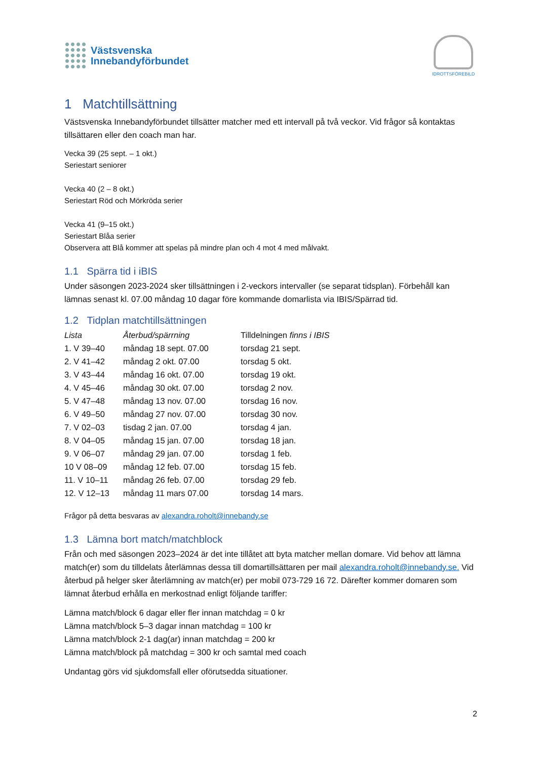Västsvenska
Innebandyförbundet
IDROTTSFÖREBILD
1 Matchtillsättning
Västsvenska Innebandyförbundet tillsätter matcher med ett intervall på två veckor. Vid frågor så kontaktas tillsättaren eller den coach man har.
Vecka 39 (25 sept. – 1 okt.)
Seriestart seniorer
Vecka 40 (2 – 8 okt.)
Seriestart Röd och Mörkröda serier
Vecka 41 (9–15 okt.)
Seriestart Blåa serier
Observera att Blå kommer att spelas på mindre plan och 4 mot 4 med målvakt.
1.1 Spärra tid i iBIS
Under säsongen 2023-2024 sker tillsättningen i 2-veckors intervaller (se separat tidsplan). Förbehåll kan lämnas senast kl. 07.00 måndag 10 dagar före kommande domarlista via IBIS/Spärrad tid.
1.2 Tidplan matchtillsättningen
| Lista | Återbud/spärrning | Tilldelningen finns i IBIS |
| --- | --- | --- |
| 1. V 39–40 | måndag 18 sept. 07.00 | torsdag 21 sept. |
| 2. V 41–42 | måndag 2 okt. 07.00 | torsdag 5 okt. |
| 3. V 43–44 | måndag 16 okt. 07.00 | torsdag 19 okt. |
| 4. V 45–46 | måndag 30 okt. 07.00 | torsdag 2 nov. |
| 5. V 47–48 | måndag 13 nov. 07.00 | torsdag 16 nov. |
| 6. V 49–50 | måndag 27 nov. 07.00 | torsdag 30 nov. |
| 7. V 02–03 | tisdag 2 jan. 07.00 | torsdag 4 jan. |
| 8. V 04–05 | måndag 15 jan. 07.00 | torsdag 18 jan. |
| 9. V 06–07 | måndag 29 jan. 07.00 | torsdag 1 feb. |
| 10 V 08–09 | måndag 12 feb. 07.00 | torsdag 15 feb. |
| 11. V 10–11 | måndag 26 feb. 07.00 | torsdag 29 feb. |
| 12. V 12–13 | måndag 11 mars 07.00 | torsdag 14 mars. |
Frågor på detta besvaras av alexandra.roholt@innebandy.se
1.3 Lämna bort match/matchblock
Från och med säsongen 2023–2024 är det inte tillåtet att byta matcher mellan domare. Vid behov att lämna match(er) som du tilldelats återlämnas dessa till domartillsättaren per mail alexandra.roholt@innebandy.se. Vid återbud på helger sker återlämning av match(er) per mobil 073-729 16 72. Därefter kommer domaren som lämnat återbud erhålla en merkostnad enligt följande tariffer:
Lämna match/block 6 dagar eller fler innan matchdag = 0 kr
Lämna match/block 5–3 dagar innan matchdag = 100 kr
Lämna match/block 2-1 dag(ar) innan matchdag = 200 kr
Lämna match/block på matchdag = 300 kr och samtal med coach
Undantag görs vid sjukdomsfall eller oförutsedda situationer.
2